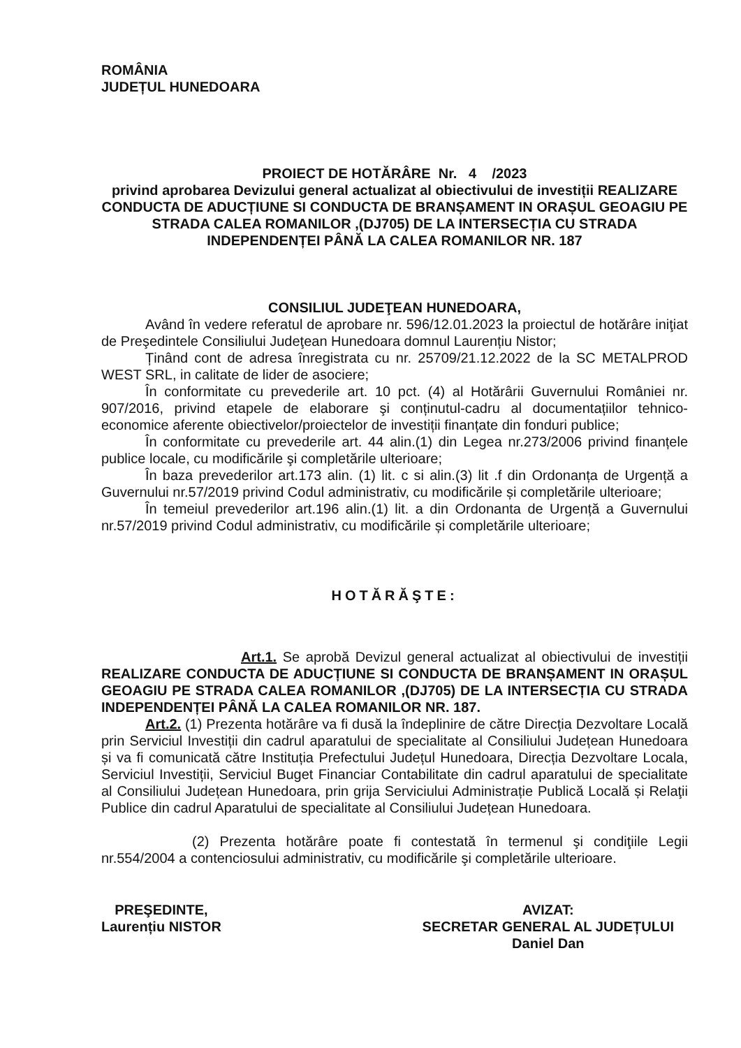ROMÂNIA
JUDEȚUL HUNEDOARA
PROIECT DE HOTĂRÂRE Nr. 4 /2023
privind aprobarea Devizului general actualizat al obiectivului de investiții REALIZARE CONDUCTA DE ADUCȚIUNE SI CONDUCTA DE BRANȘAMENT IN ORAȘUL GEOAGIU PE STRADA CALEA ROMANILOR ,(DJ705) DE LA INTERSECȚIA CU STRADA INDEPENDENȚEI PÂNĂ LA CALEA ROMANILOR NR. 187
CONSILIUL JUDEŢEAN HUNEDOARA,
Având în vedere referatul de aprobare nr. 596/12.01.2023 la proiectul de hotărâre iniţiat de Preşedintele Consiliului Judeţean Hunedoara domnul Laurențiu Nistor;
Ținând cont de adresa înregistrata cu nr. 25709/21.12.2022 de la SC METALPROD WEST SRL, in calitate de lider de asociere;
În conformitate cu prevederile art. 10 pct. (4) al Hotărârii Guvernului României nr. 907/2016, privind etapele de elaborare şi conținutul-cadru al documentațiilor tehnico-economice aferente obiectivelor/proiectelor de investiții finanțate din fonduri publice;
În conformitate cu prevederile art. 44 alin.(1) din Legea nr.273/2006 privind finanțele publice locale, cu modificările şi completările ulterioare;
În baza prevederilor art.173 alin. (1) lit. c si alin.(3) lit .f din Ordonanța de Urgență a Guvernului nr.57/2019 privind Codul administrativ, cu modificările și completările ulterioare;
În temeiul prevederilor art.196 alin.(1) lit. a din Ordonanta de Urgență a Guvernului nr.57/2019 privind Codul administrativ, cu modificările și completările ulterioare;
HOTĂRĂŞTE:
Art.1. Se aprobă Devizul general actualizat al obiectivului de investiții REALIZARE CONDUCTA DE ADUCȚIUNE SI CONDUCTA DE BRANȘAMENT IN ORAȘUL GEOAGIU PE STRADA CALEA ROMANILOR ,(DJ705) DE LA INTERSECȚIA CU STRADA INDEPENDENȚEI PÂNĂ LA CALEA ROMANILOR NR. 187.
Art.2. (1) Prezenta hotărâre va fi dusă la îndeplinire de către Direcția Dezvoltare Locală prin Serviciul Investiții din cadrul aparatului de specialitate al Consiliului Județean Hunedoara și va fi comunicată către Instituția Prefectului Județul Hunedoara, Direcția Dezvoltare Locala, Serviciul Investiții, Serviciul Buget Financiar Contabilitate din cadrul aparatului de specialitate al Consiliului Județean Hunedoara, prin grija Serviciului Administrație Publică Locală și Relaţii Publice din cadrul Aparatului de specialitate al Consiliului Județean Hunedoara.
(2) Prezenta hotărâre poate fi contestată în termenul şi condiţiile Legii nr.554/2004 a contenciosului administrativ, cu modificările şi completările ulterioare.
PREŞEDINTE,
Laurențiu NISTOR
AVIZAT:
SECRETAR GENERAL AL JUDEȚULUI
Daniel Dan